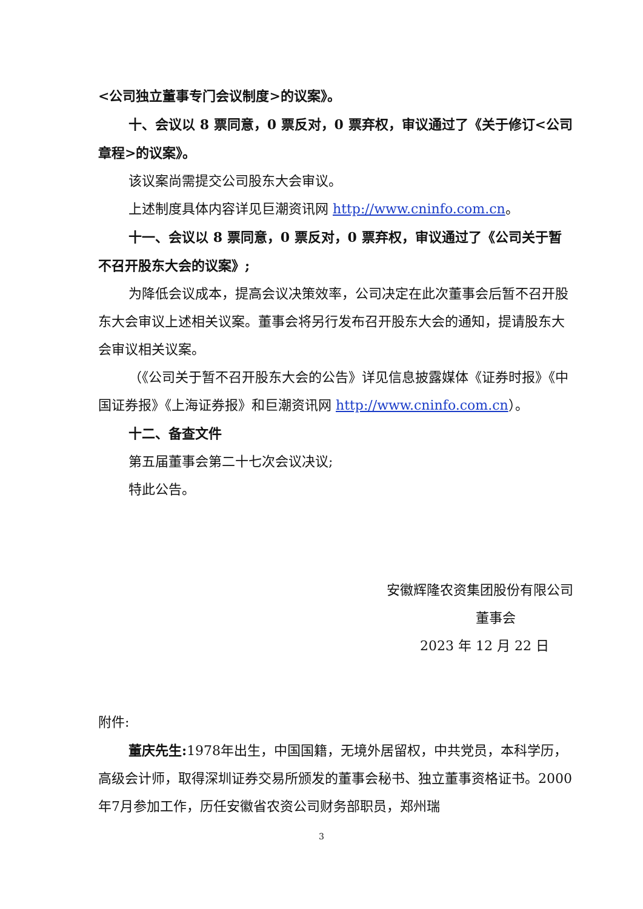<公司独立董事专门会议制度>的议案》。
十、会议以 8 票同意，0 票反对，0 票弃权，审议通过了《关于修订<公司章程>的议案》。
该议案尚需提交公司股东大会审议。
上述制度具体内容详见巨潮资讯网 http://www.cninfo.com.cn。
十一、会议以 8 票同意，0 票反对，0 票弃权，审议通过了《公司关于暂不召开股东大会的议案》;
为降低会议成本，提高会议决策效率，公司决定在此次董事会后暂不召开股东大会审议上述相关议案。董事会将另行发布召开股东大会的通知，提请股东大会审议相关议案。
（《公司关于暂不召开股东大会的公告》详见信息披露媒体《证券时报》《中国证券报》《上海证券报》和巨潮资讯网 http://www.cninfo.com.cn）。
十二、备查文件
第五届董事会第二十七次会议决议;
特此公告。
安徽辉隆农资集团股份有限公司
董事会
2023 年 12 月 22 日
附件:
董庆先生: 1978年出生，中国国籍，无境外居留权，中共党员，本科学历，高级会计师，取得深圳证券交易所颁发的董事会秘书、独立董事资格证书。2000年7月参加工作，历任安徽省农资公司财务部职员，郑州瑞
3